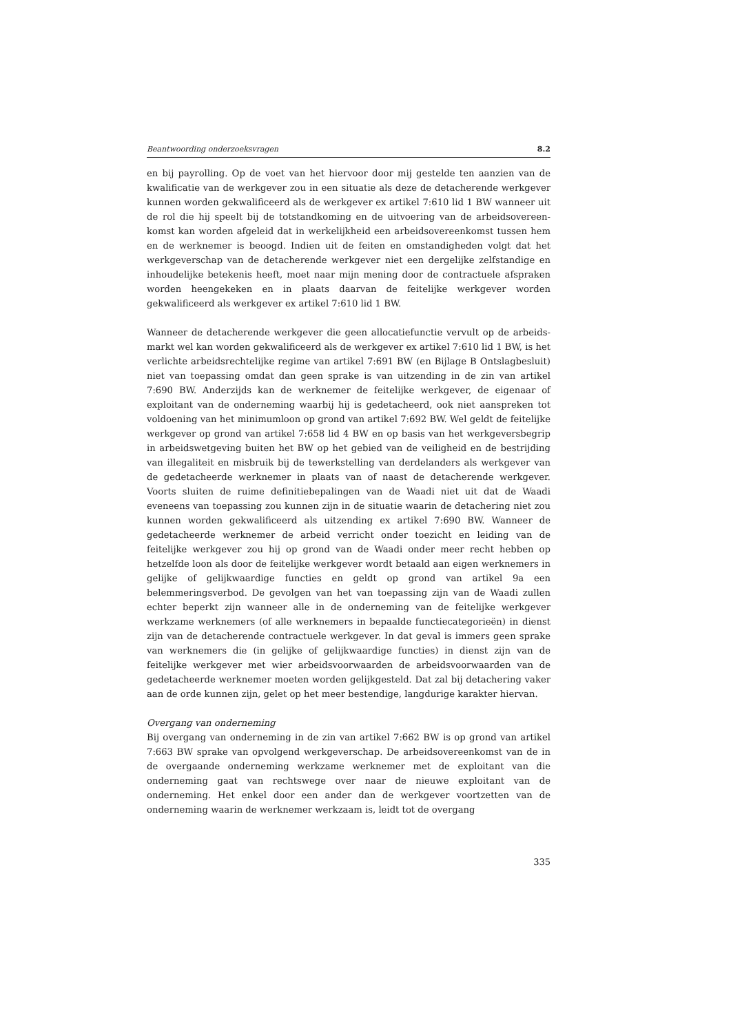Beantwoording onderzoeksvragen 8.2
en bij payrolling. Op de voet van het hiervoor door mij gestelde ten aanzien van de kwalificatie van de werkgever zou in een situatie als deze de detacherende werkgever kunnen worden gekwalificeerd als de werkgever ex artikel 7:610 lid 1 BW wanneer uit de rol die hij speelt bij de totstandkoming en de uitvoering van de arbeidsovereen­komst kan worden afgeleid dat in werkelijkheid een arbeidsovereenkomst tussen hem en de werknemer is beoogd. Indien uit de feiten en omstandigheden volgt dat het werkgeverschap van de detacherende werkgever niet een dergelijke zelfstandige en inhoudelijke betekenis heeft, moet naar mijn mening door de contractuele afspraken worden heengekeken en in plaats daarvan de feitelijke werkgever worden gekwalificeerd als werkgever ex artikel 7:610 lid 1 BW.
Wanneer de detacherende werkgever die geen allocatiefunctie vervult op de arbeids­markt wel kan worden gekwalificeerd als de werkgever ex artikel 7:610 lid 1 BW, is het verlichte arbeidsrechtelijke regime van artikel 7:691 BW (en Bijlage B Ontslagbe­sluit) niet van toepassing omdat dan geen sprake is van uitzending in de zin van artikel 7:690 BW. Anderzijds kan de werknemer de feitelijke werkgever, de eigenaar of exploitant van de onderneming waarbij hij is gedetacheerd, ook niet aanspreken tot voldoening van het minimumloon op grond van artikel 7:692 BW. Wel geldt de feitelijke werkgever op grond van artikel 7:658 lid 4 BW en op basis van het werkgeversbegrip in arbeidswetgeving buiten het BW op het gebied van de veiligheid en de bestrijding van illegaliteit en misbruik bij de tewerkstelling van derdelanders als werkgever van de gedetacheerde werknemer in plaats van of naast de detache­rende werkgever. Voorts sluiten de ruime definitiebepalingen van de Waadi niet uit dat de Waadi eveneens van toepassing zou kunnen zijn in de situatie waarin de detachering niet zou kunnen worden gekwalificeerd als uitzending ex artikel 7:690 BW. Wanneer de gedetacheerde werknemer de arbeid verricht onder toezicht en leiding van de feitelijke werkgever zou hij op grond van de Waadi onder meer recht hebben op hetzelfde loon als door de feitelijke werkgever wordt betaald aan eigen werknemers in gelijke of gelijkwaardige functies en geldt op grond van artikel 9a een belemmeringsverbod. De gevolgen van het van toepassing zijn van de Waadi zullen echter beperkt zijn wanneer alle in de onderneming van de feitelijke werkgever werkzame werknemers (of alle werknemers in bepaalde functiecatego­rieën) in dienst zijn van de detacherende contractuele werkgever. In dat geval is immers geen sprake van werknemers die (in gelijke of gelijkwaardige functies) in dienst zijn van de feitelijke werkgever met wier arbeidsvoorwaarden de arbeidsvoor­waarden van de gedetacheerde werknemer moeten worden gelijkgesteld. Dat zal bij detachering vaker aan de orde kunnen zijn, gelet op het meer bestendige, langdurige karakter hiervan.
Overgang van onderneming
Bij overgang van onderneming in de zin van artikel 7:662 BW is op grond van artikel 7:663 BW sprake van opvolgend werkgeverschap. De arbeidsovereenkomst van de in de overgaande onderneming werkzame werknemer met de exploitant van die onderneming gaat van rechtswege over naar de nieuwe exploitant van de onderneming. Het enkel door een ander dan de werkgever voortzetten van de onderneming waarin de werknemer werkzaam is, leidt tot de overgang
335